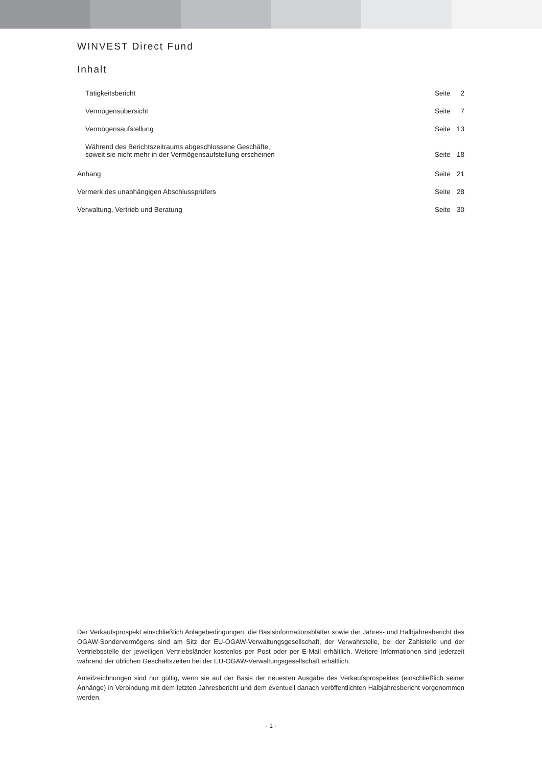WINVEST Direct Fund
Inhalt
| Tätigkeitsbericht | Seite | 2 |
| Vermögensübersicht | Seite | 7 |
| Vermögensaufstellung | Seite | 13 |
| Während des Berichtszeitraums abgeschlossene Geschäfte, soweit sie nicht mehr in der Vermögensaufstellung erscheinen | Seite | 18 |
| Anhang | Seite | 21 |
| Vermerk des unabhängigen Abschlussprüfers | Seite | 28 |
| Verwaltung, Vertrieb und Beratung | Seite | 30 |
Der Verkaufsprospekt einschließlich Anlagebedingungen, die Basisinformationsblätter sowie der Jahres- und Halbjahresbericht des OGAW-Sondervermögens sind am Sitz der EU-OGAW-Verwaltungsgesellschaft, der Verwahrstelle, bei der Zahlstelle und der Vertriebsstelle der jeweiligen Vertriebsländer kostenlos per Post oder per E-Mail erhältlich. Weitere Informationen sind jederzeit während der üblichen Geschäftszeiten bei der EU-OGAW-Verwaltungsgesellschaft erhältlich.
Anteilzeichnungen sind nur gültig, wenn sie auf der Basis der neuesten Ausgabe des Verkaufsprospektes (einschließlich seiner Anhänge) in Verbindung mit dem letzten Jahresbericht und dem eventuell danach veröffentlichten Halbjahresbericht vorgenommen werden.
- 1 -